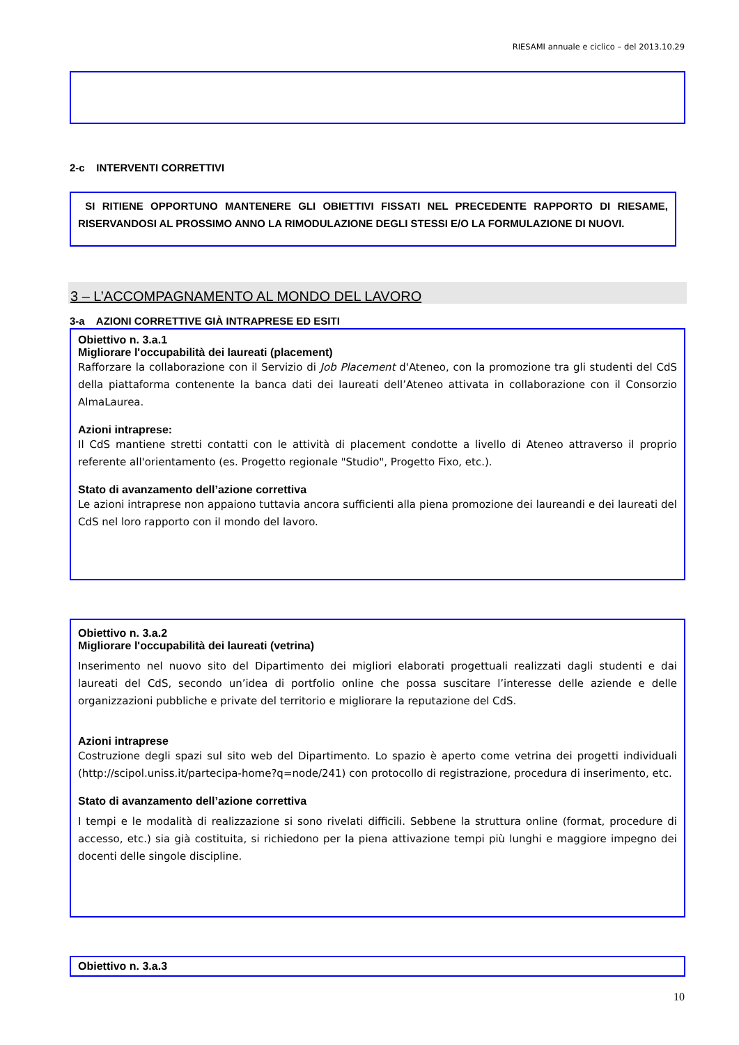RIESAMI annuale e ciclico – del 2013.10.29
2-c INTERVENTI CORRETTIVI
SI RITIENE OPPORTUNO MANTENERE GLI OBIETTIVI FISSATI NEL PRECEDENTE RAPPORTO DI RIESAME, RISERVANDOSI AL PROSSIMO ANNO LA RIMODULAZIONE DEGLI STESSI E/O LA FORMULAZIONE DI NUOVI.
3 – L’ACCOMPAGNAMENTO AL MONDO DEL LAVORO
3-a AZIONI CORRETTIVE GIÀ INTRAPRESE ED ESITI
Obiettivo n. 3.a.1
Migliorare l'occupabilità dei laureati (placement)
Rafforzare la collaborazione con il Servizio di Job Placement d'Ateneo, con la promozione tra gli studenti del CdS della piattaforma contenente la banca dati dei laureati dell’Ateneo attivata in collaborazione con il Consorzio AlmaLaurea.
Azioni intraprese:
Il CdS mantiene stretti contatti con le attività di placement condotte a livello di Ateneo attraverso il proprio referente all'orientamento (es. Progetto regionale "Studio", Progetto Fixo, etc.).
Stato di avanzamento dell’azione correttiva
Le azioni intraprese non appaiono tuttavia ancora sufficienti alla piena promozione dei laureandi e dei laureati del CdS nel loro rapporto con il mondo del lavoro.
Obiettivo n. 3.a.2
Migliorare l'occupabilità dei laureati (vetrina)
Inserimento nel nuovo sito del Dipartimento dei migliori elaborati progettuali realizzati dagli studenti e dai laureati del CdS, secondo un’idea di portfolio online che possa suscitare l’interesse delle aziende e delle organizzazioni pubbliche e private del territorio e migliorare la reputazione del CdS.
Azioni intraprese
Costruzione degli spazi sul sito web del Dipartimento. Lo spazio è aperto come vetrina dei progetti individuali (http://scipol.uniss.it/partecipa-home?q=node/241) con protocollo di registrazione, procedura di inserimento, etc.
Stato di avanzamento dell’azione correttiva
I tempi e le modalità di realizzazione si sono rivelati difficili. Sebbene la struttura online (format, procedure di accesso, etc.) sia già costituita, si richiedono per la piena attivazione tempi più lunghi e maggiore impegno dei docenti delle singole discipline.
Obiettivo n. 3.a.3
10